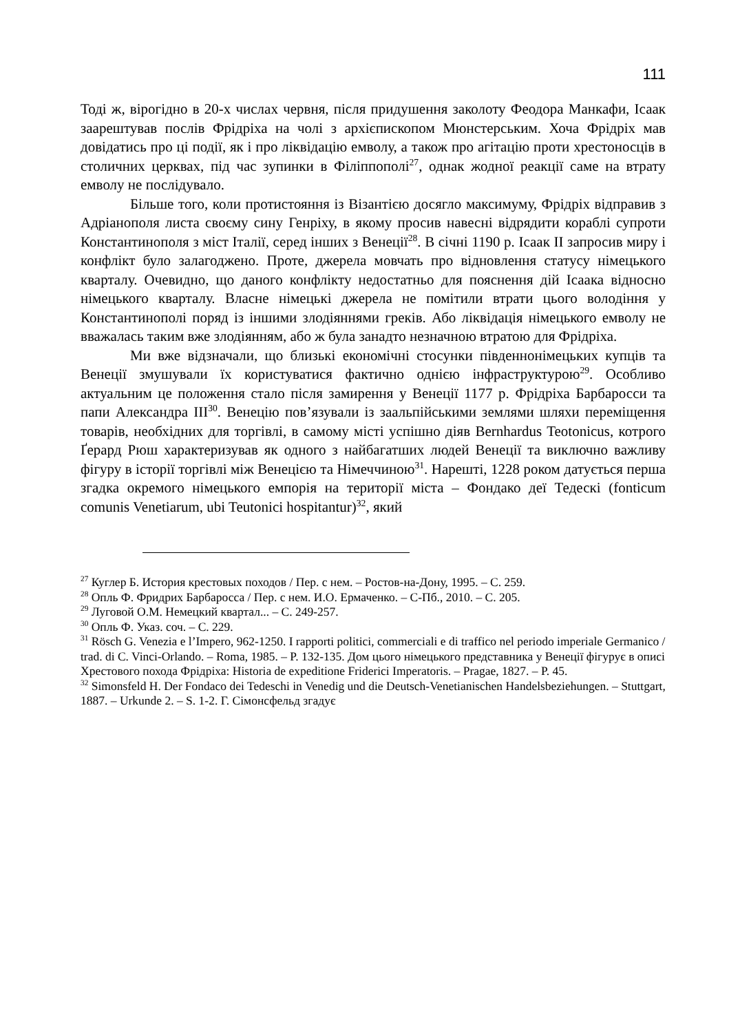111
Тоді ж, вірогідно в 20-х числах червня, після придушення заколоту Феодора Манкафи, Ісаак заарештував послів Фрідріха на чолі з архієпископом Мюнстерським. Хоча Фрідріх мав довідатись про ці події, як і про ліквідацію емволу, а також про агітацію проти хрестоносців в столичних церквах, під час зупинки в Філіппополі<sup>27</sup>, однак жодної реакції саме на втрату емволу не послідувало.
Більше того, коли протистояння із Візантією досягло максимуму, Фрідріх відправив з Адріанополя листа своєму сину Генріху, в якому просив навесні відрядити кораблі супроти Константинополя з міст Італії, серед інших з Венеції<sup>28</sup>. В січні 1190 р. Ісаак ІІ запросив миру і конфлікт було залагоджено. Проте, джерела мовчать про відновлення статусу німецького кварталу. Очевидно, що даного конфлікту недостатньо для пояснення дій Ісаака відносно німецького кварталу. Власне німецькі джерела не помітили втрати цього володіння у Константинополі поряд із іншими злодіяннями греків. Або ліквідація німецького емволу не вважалась таким вже злодіянням, або ж була занадто незначною втратою для Фрідріха.
Ми вже відзначали, що близькі економічні стосунки південнонімецьких купців та Венеції змушували їх користуватися фактично однією інфраструктурою<sup>29</sup>. Особливо актуальним це положення стало після замирення у Венеції 1177 р. Фрідріха Барбаросси та папи Александра ІІІ<sup>30</sup>. Венецію пов’язували із заальпійськими землями шляхи переміщення товарів, необхідних для торгівлі, в самому місті успішно діяв Bernhardus Teotonicus, котрого Ґерард Рюш характеризував як одного з найбагатших людей Венеції та виключно важливу фігуру в історії торгівлі між Венецією та Німеччиною<sup>31</sup>. Нарешті, 1228 роком датується перша згадка окремого німецького емпорія на території міста – Фондако деї Тедескі (fonticum comunis Venetiarum, ubi Teutonici hospitantur)<sup>32</sup>, який
<sup>27</sup> Куглер Б. История крестовых походов / Пер. с нем. – Ростов-на-Дону, 1995. – С. 259.
<sup>28</sup> Опль Ф. Фридрих Барбаросса / Пер. с нем. И.О. Ермаченко. – С-Пб., 2010. – С. 205.
<sup>29</sup> Луговой О.М. Немецкий квартал... – С. 249-257.
<sup>30</sup> Опль Ф. Указ. соч. – С. 229.
<sup>31</sup> Rösch G. Venezia e l’Impero, 962-1250. I rapporti politici, commerciali e di traffico nel periodo imperiale Germanico / trad. di C. Vinci-Orlando. – Roma, 1985. – P. 132-135. Дом цього німецького представника у Венеції фігурує в описі Хрестового похода Фрідріха: Historia de expeditione Friderici Imperatoris. – Pragae, 1827. – P. 45.
<sup>32</sup> Simonsfeld H. Der Fondaco dei Tedeschi in Venedig und die Deutsch-Venetianischen Handelsbeziehungen. – Stuttgart, 1887. – Urkunde 2. – S. 1-2. Г. Сімонсфельд згадує